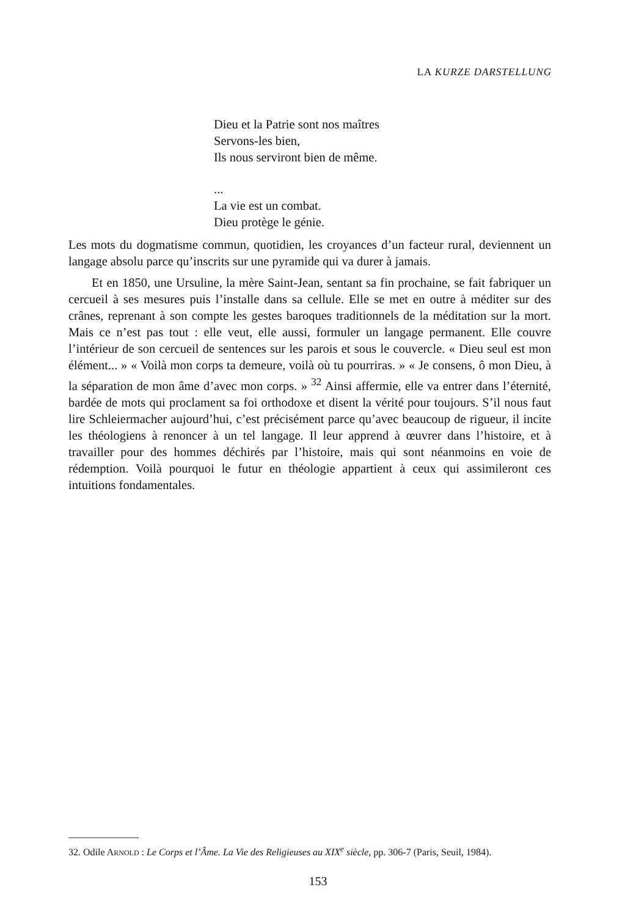LA KURZE DARSTELLUNG
Dieu et la Patrie sont nos maîtres
Servons-les bien,
Ils nous serviront bien de même.
...
La vie est un combat.
Dieu protège le génie.
Les mots du dogmatisme commun, quotidien, les croyances d’un facteur rural, deviennent un langage absolu parce qu’inscrits sur une pyramide qui va durer à jamais.
Et en 1850, une Ursuline, la mère Saint-Jean, sentant sa fin prochaine, se fait fabriquer un cercueil à ses mesures puis l’installe dans sa cellule. Elle se met en outre à méditer sur des crânes, reprenant à son compte les gestes baroques traditionnels de la méditation sur la mort. Mais ce n’est pas tout : elle veut, elle aussi, formuler un langage permanent. Elle couvre l’intérieur de son cercueil de sentences sur les parois et sous le couvercle. « Dieu seul est mon élément... » « Voilà mon corps ta demeure, voilà où tu pourriras. » « Je consens, ô mon Dieu, à la séparation de mon âme d’avec mon corps. » <sup>32</sup> Ainsi affermie, elle va entrer dans l’éternité, bardée de mots qui proclament sa foi orthodoxe et disent la vérité pour toujours. S’il nous faut lire Schleiermacher aujourd’hui, c’est précisément parce qu’avec beaucoup de rigueur, il incite les théologiens à renoncer à un tel langage. Il leur apprend à œuvrer dans l’histoire, et à travailler pour des hommes déchirés par l’histoire, mais qui sont néanmoins en voie de rédemption. Voilà pourquoi le futur en théologie appartient à ceux qui assimileront ces intuitions fondamentales.
32. Odile ARNOLD : Le Corps et l’Âme. La Vie des Religieuses au XIX<sup>e</sup> siècle, pp. 306-7 (Paris, Seuil, 1984).
153